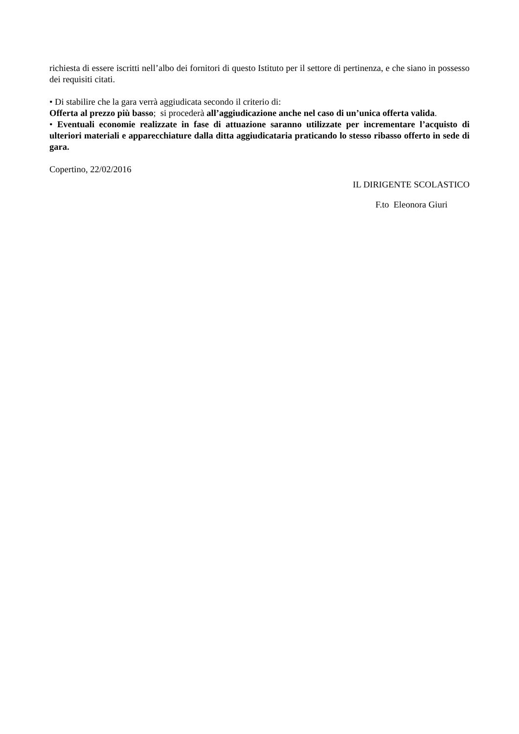richiesta di essere iscritti nell’albo dei fornitori di questo Istituto per il settore di pertinenza, e che siano in possesso dei requisiti citati.
• Di stabilire che la gara verrà aggiudicata secondo il criterio di:
Offerta al prezzo più basso; si procederà all’aggiudicazione anche nel caso di un’unica offerta valida.
• Eventuali economie realizzate in fase di attuazione saranno utilizzate per incrementare l’acquisto di ulteriori materiali e apparecchiature dalla ditta aggiudicataria praticando lo stesso ribasso offerto in sede di gara.
Copertino, 22/02/2016
IL DIRIGENTE SCOLASTICO
F.to Eleonora Giuri